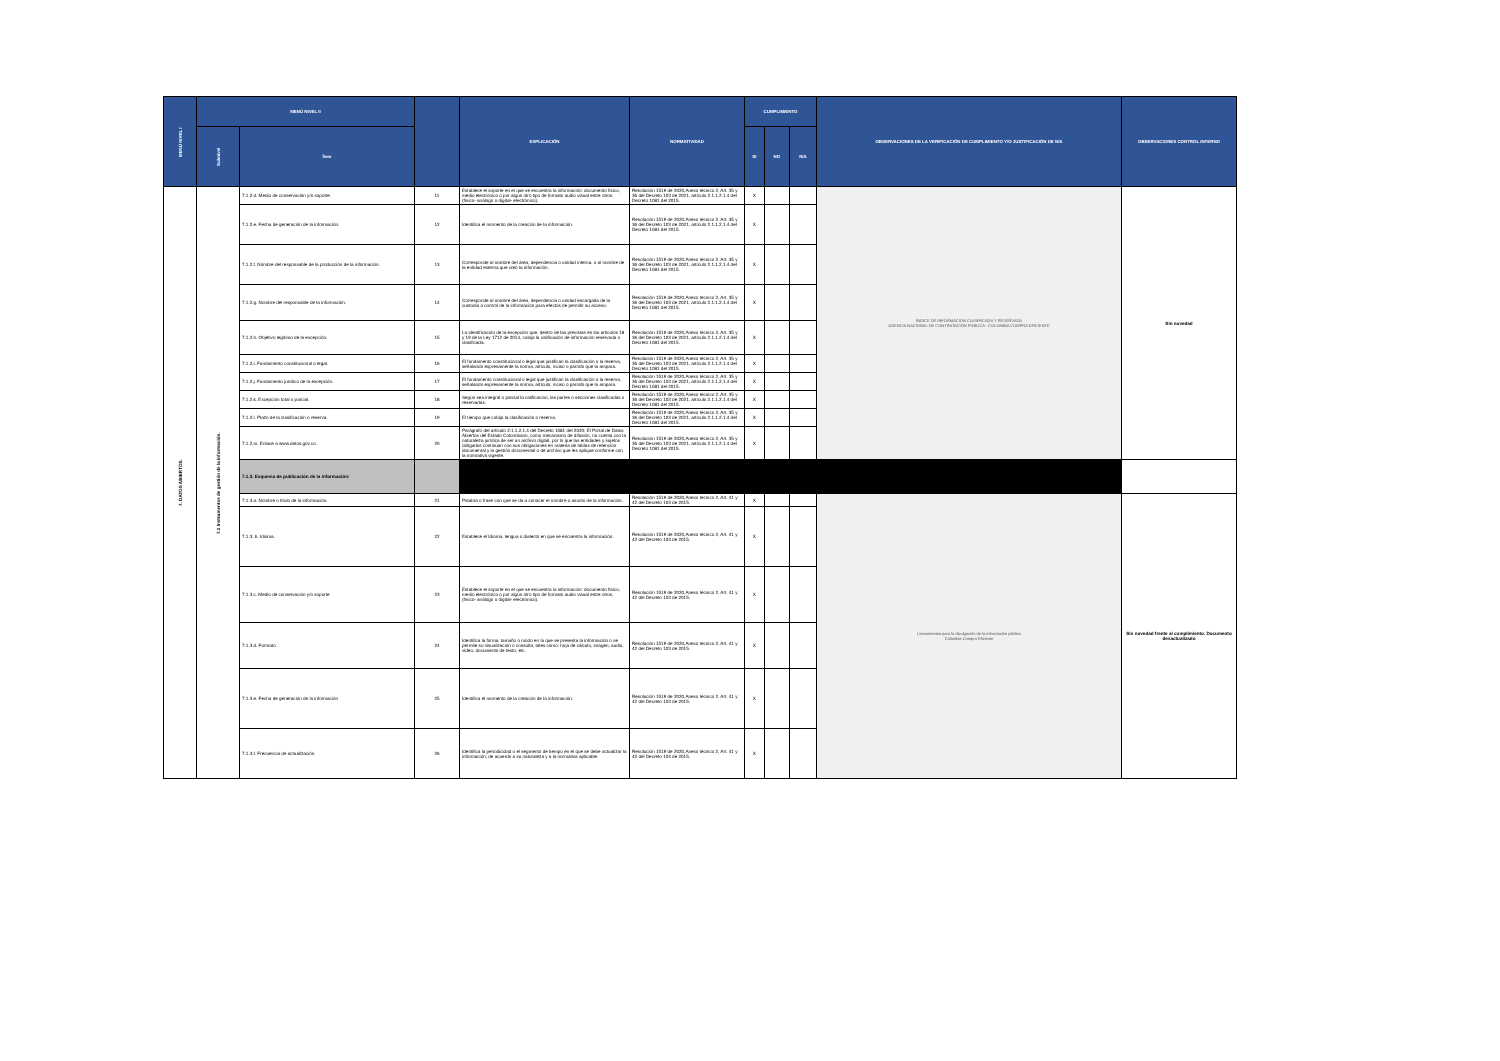| MENÚ NIVEL I | MENÚ NIVEL II | | | EXPLICACIÓN | NORMATIVIDAD | CUMPLIMIENTO | | | OBSERVACIONES DE LA VERIFICACIÓN DE CUMPLIMIENTO Y/O JUSTIFICACIÓN DE N/A | OBSERVACIONES CONTROL INTERNO |
| --- | --- | --- | --- | --- | --- | --- | --- | --- | --- | --- |
| | Subnivel | Ítem | | | | SI | NO | N/A | | |
| 7. DATOS ABIERTOS. | 7.1 Instrumentos de gestión de la información. | 7.1.2.d. Medio de conservación y/o soporte. | 11 | Establece el soporte en el que se encuentra la información: documento físico, medio electrónico o por algún otro tipo de formato audio visual entre otros, (físico- análogo o digital- electrónico). | Resolución 1519 de 2020,Anexo técnico 2, Art. 35 y 36 del Decreto 103 de 2021, artículo 2.1.1.2.1.4 del Decreto 1081 del 2015. | X | | | ÍNDICE DE INFORMACIÓN CLASIFICADA Y RESERVADA AGENCIA NACIONAL DE CONTRATACIÓN PÚBLICA - COLOMBIA COMPRA EFICIENTE | Sin novedad |
| | | 7.1.2.e. Fecha de generación de la información. | 12 | Identifica el momento de la creación de la información. | Resolución 1519 de 2020,Anexo técnico 2, Art. 35 y 36 del Decreto 103 de 2021, artículo 2.1.1.2.1.4 del Decreto 1081 del 2015. | X | | | | |
| | | 7.1.2.f. Nombre del responsable de la producción de la información. | 13 | Corresponde al nombre del área, dependencia o unidad interna, o al nombre de la entidad externa que creó la información. | Resolución 1519 de 2020,Anexo técnico 2, Art. 35 y 36 del Decreto 103 de 2021, artículo 2.1.1.2.1.4 del Decreto 1081 del 2015. | X | | | | |
| | | 7.1.2.g. Nombre del responsable de la información. | 14 | Corresponde al nombre del área, dependencia o unidad encargada de la custodia o control de la información para efectos de permitir su acceso. | Resolución 1519 de 2020,Anexo técnico 2, Art. 35 y 36 del Decreto 103 de 2021, artículo 2.1.1.2.1.4 del Decreto 1081 del 2015. | X | | | | |
| | | 7.1.2.h. Objetivo legítimo de la excepción. | 15 | La identificación de la excepción que, dentro de las previstas en los artículos 18 y 19 de la Ley 1712 de 2014, cobija la calificación de información reservada o clasificada. | Resolución 1519 de 2020,Anexo técnico 2, Art. 35 y 36 del Decreto 103 de 2021, artículo 2.1.1.2.1.4 del Decreto 1081 del 2015. | X | | | | |
| | | 7.1.2.i. Fundamento constitucional o legal. | 16 | El fundamento constitucional o legal que justifican la clasificación o la reserva, señalando expresamente la norma, artículo, inciso o párrafo que la ampara. | Resolución 1519 de 2020,Anexo técnico 2, Art. 35 y 36 del Decreto 103 de 2021, artículo 2.1.1.2.1.4 del Decreto 1081 del 2015. | X | | | | |
| | | 7.1.2.j. Fundamento jurídico de la excepción. | 17 | El fundamento constitucional o legal que justifican la clasificación o la reserva, señalando expresamente la norma, artículo, inciso o párrafo que la ampara. | Resolución 1519 de 2020,Anexo técnico 2, Art. 35 y 36 del Decreto 103 de 2021, artículo 2.1.1.2.1.4 del Decreto 1081 del 2015. | X | | | | |
| | | 7.1.2.k. Excepción total o parcial. | 18 | Según sea integral o parcial la calificación, las partes o secciones clasificadas o reservadas. | Resolución 1519 de 2020,Anexo técnico 2, Art. 35 y 36 del Decreto 103 de 2021, artículo 2.1.1.2.1.4 del Decreto 1081 del 2015. | X | | | | |
| | | 7.1.2.l. Plazo de la clasificación o reserva. | 19 | El tiempo que cobija la clasificación o reserva. | Resolución 1519 de 2020,Anexo técnico 2, Art. 35 y 36 del Decreto 103 de 2021, artículo 2.1.1.2.1.4 del Decreto 1081 del 2015. | X | | | | |
| | | 7.1.2.m. Enlace a www.datos.gov.co. | 20 | Parágrafo del artículo 2.1.1.2.1.4 del Decreto 1081 del 2020: El Portal de Datos Abiertos del Estado Colombiano, como mecanismo de difusión, no cuenta con la naturaleza jurídica de ser un archivo digital, por lo que las entidades y sujetos obligados continúan con sus obligaciones en materia de tablas de retención documental y la gestión documental o de archivo que les aplique conforme con la normativa vigente. | Resolución 1519 de 2020,Anexo técnico 2, Art. 35 y 36 del Decreto 103 de 2021, artículo 2.1.1.2.1.4 del Decreto 1081 del 2015. | X | | | | |
| | | 7.1.3. Esquema de publicación de la información: | | | | | | | | |
| | | 7.1.3.a. Nombre o título de la información. | 21 | Palabra o frase con que se da a conocer el nombre o asunto de la información. | Resolución 1519 de 2020,Anexo técnico 2, Art. 41 y 42 del Decreto 103 de 2015. | X | | | Lineamientos para la divulgación de la información pública Colombia Compra Eficiente | Sin novedad frente al cumplimiento. Documento desactualizado |
| | | 7.1.3. b. Idioma. | 22 | Establece el Idioma, lengua o dialecto en que se encuentra la información. | Resolución 1519 de 2020,Anexo técnico 2, Art. 41 y 42 del Decreto 103 de 2015. | X | | | | |
| | | 7.1.3.c. Medio de conservación y/o soporte | 23 | Establece el soporte en el que se encuentra la información: documento físico, medio electrónico o por algún otro tipo de formato audio visual entre otros, (físico- análogo o digital- electrónico). | Resolución 1519 de 2020,Anexo técnico 2, Art. 41 y 42 del Decreto 103 de 2015. | X | | | | |
| | | 7.1.3.d. Formato | 24 | Identifica la forma, tamaño o modo en la que se presenta la información o se permite su visualización o consulta, tales como: hoja de cálculo, imagen, audio, video, documento de texto, etc. | Resolución 1519 de 2020,Anexo técnico 2, Art. 41 y 42 del Decreto 103 de 2015. | X | | | | |
| | | 7.1.3.e. Fecha de generación de la información | 25 | Identifica el momento de la creación de la información. | Resolución 1519 de 2020,Anexo técnico 2, Art. 41 y 42 del Decreto 103 de 2015. | X | | | | |
| | | 7.1.3.f. Frecuencia de actualización. | 26 | Identifica la periodicidad o el segmento de tiempo en el que se debe actualizar la información, de acuerdo a su naturaleza y a la normativa aplicable. | Resolución 1519 de 2020,Anexo técnico 2, Art. 41 y 42 del Decreto 103 de 2015. | X | | | | |